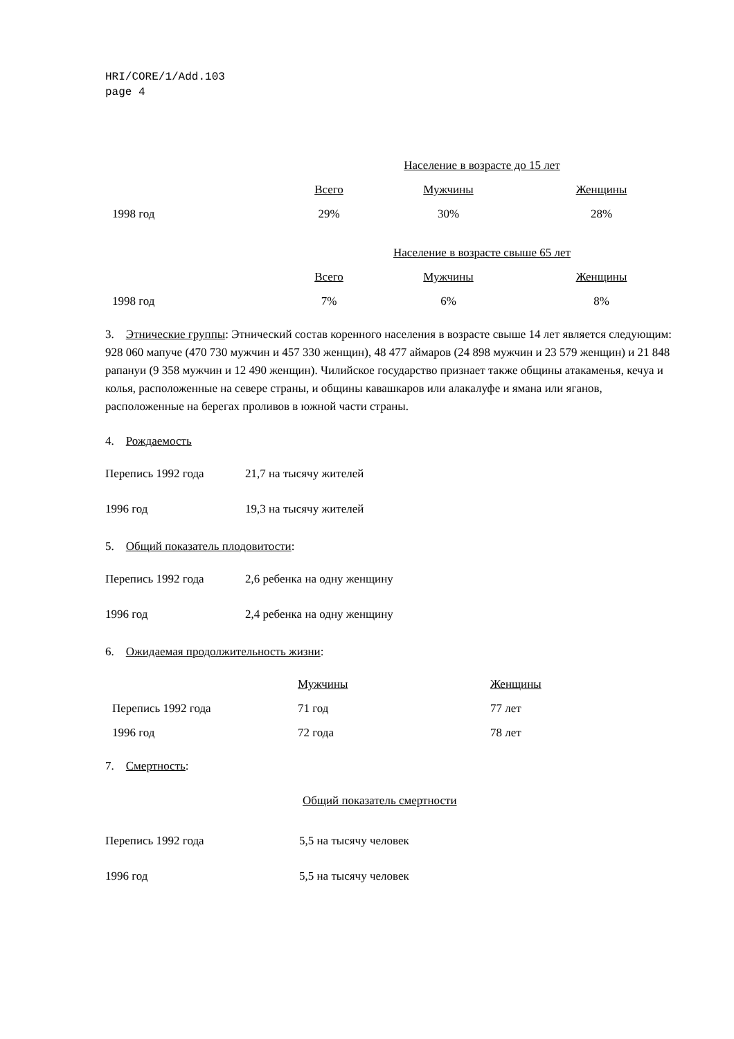HRI/CORE/1/Add.103
page 4
| | Население в возрасте до 15 лет | | |
| | Всего | Мужчины | Женщины |
| 1998 год | 29% | 30% | 28% |
| | Население в возрасте свыше 65 лет | | |
| | Всего | Мужчины | Женщины |
| 1998 год | 7% | 6% | 8% |
3. Этнические группы: Этнический состав коренного населения в возрасте свыше 14 лет является следующим: 928 060 мапуче (470 730 мужчин и 457 330 женщин), 48 477 аймаров (24 898 мужчин и 23 579 женщин) и 21 848 рапануи (9 358 мужчин и 12 490 женщин). Чилийское государство признает также общины атакаменья, кечуа и колья, расположенные на севере страны, и общины кавашкаров или алакалуфе и ямана или яганов, расположенные на берегах проливов в южной части страны.
4. Рождаемость
Перепись 1992 года 21,7 на тысячу жителей
1996 год 19,3 на тысячу жителей
5. Общий показатель плодовитости:
Перепись 1992 года 2,6 ребенка на одну женщину
1996 год 2,4 ребенка на одну женщину
6. Ожидаемая продолжительность жизни:
| | Мужчины | Женщины |
| Перепись 1992 года | 71 год | 77 лет |
| 1996 год | 72 года | 78 лет |
7. Смертность:
Общий показатель смертности
Перепись 1992 года 5,5 на тысячу человек
1996 год 5,5 на тысячу человек